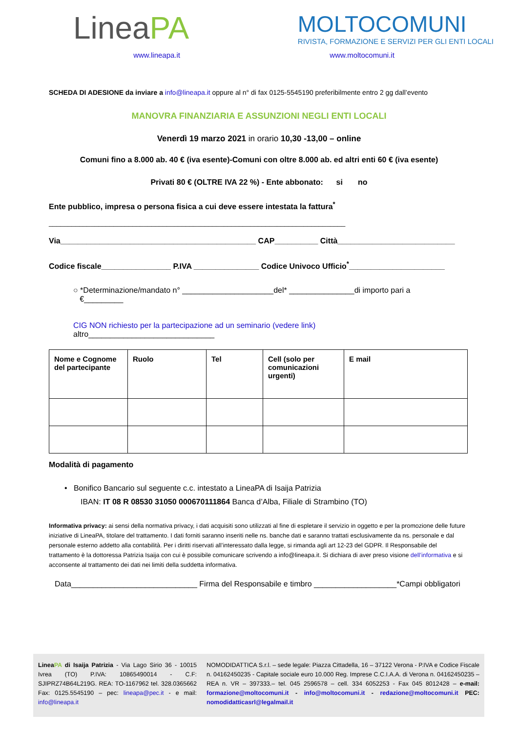LineaPA
MOLTOCOMUNI
RIVISTA, FORMAZIONE E SERVIZI PER GLI ENTI LOCALI
www.lineapa.it www.moltocomuni.it
SCHEDA DI ADESIONE da inviare a info@lineapa.it oppure al n° di fax 0125-5545190 preferibilmente entro 2 gg dall’evento
MANOVRA FINANZIARIA E ASSUNZIONI NEGLI ENTI LOCALI
Venerdì 19 marzo 2021 in orario 10,30 -13,00 – online
Comuni fino a 8.000 ab. 40 € (iva esente)-Comuni con oltre 8.000 ab. ed altri enti 60 € (iva esente)
Privati 80 € (OLTRE IVA 22 %) - Ente abbonato: si no
Ente pubblico, impresa o persona fisica a cui deve essere intestata la fattura<sup>*</sup>
______________________________________________________________________________
Via_____________________________________________ CAP__________ Città___________________________
Codice fiscale________________ P.IVA _______________ Codice Univoco Ufficio<sup>*</sup>______________________
○ *Determinazione/mandato n° _____________________del* _______________di importo pari a
€_________
CIG NON richiesto per la partecipazione ad un seminario (vedere link)
altro_____________________________
| Nome e Cognome del partecipante | Ruolo | Tel | Cell (solo per comunicazioni urgenti) | E mail |
Modalità di pagamento
• Bonifico Bancario sul seguente c.c. intestato a LineaPA di Isaija Patrizia
IBAN: IT 08 R 08530 31050 000670111864 Banca d’Alba, Filiale di Strambino (TO)
Informativa privacy: ai sensi della normativa privacy, i dati acquisiti sono utilizzati al fine di espletare il servizio in oggetto e per la promozione delle future iniziative di LineaPA, titolare del trattamento. I dati forniti saranno inseriti nelle ns. banche dati e saranno trattati esclusivamente da ns. personale e dal personale esterno addetto alla contabilità. Per i diritti riservati all’interessato dalla legge, si rimanda agli art 12-23 del GDPR. Il Responsabile del trattamento è la dottoressa Patrizia Isaija con cui è possibile comunicare scrivendo a info@lineapa.it. Si dichiara di aver preso visione dell’informativa e si acconsente al trattamento dei dati nei limiti della suddetta informativa.
Data_____________________________ Firma del Responsabile e timbro ___________________*Campi obbligatori
LineaPA di Isaija Patrizia - Via Lago Sirio 36 - 10015 Ivrea (TO) P.IVA: 10865490014 - C.F: SJIPRZ74B64L219G. REA: TO-1167962 tel. 328.0365662 Fax: 0125.5545190 – pec: lineapa@pec.it - e mail: info@lineapa.it
NOMODIDATTICA S.r.l. – sede legale: Piazza Cittadella, 16 – 37122 Verona - P.IVA e Codice Fiscale n. 04162450235 - Capitale sociale euro 10.000 Reg. Imprese C.C.I.A.A. di Verona n. 04162450235 – REA n. VR – 397333.– tel. 045 2596578 – cell. 334 6052253 - Fax 045 8012428 – e-mail: formazione@moltocomuni.it - info@moltocomuni.it - redazione@moltocomuni.it PEC: nomodidatticasrl@legalmail.it